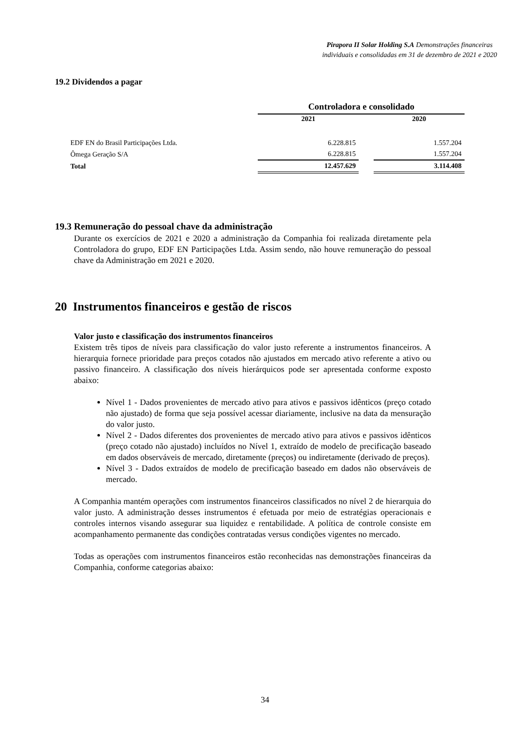Pirapora II Solar Holding S.A Demonstrações financeiras individuais e consolidadas em 31 de dezembro de 2021 e 2020
19.2 Dividendos a pagar
| | Controladora e consolidado | | |
| | 2021 | | 2020 |
| EDF EN do Brasil Participações Ltda. | 6.228.815 | | 1.557.204 |
| Ômega Geração S/A | 6.228.815 | | 1.557.204 |
| Total | 12.457.629 | | 3.114.408 |
19.3 Remuneração do pessoal chave da administração
Durante os exercícios de 2021 e 2020 a administração da Companhia foi realizada diretamente pela Controladora do grupo, EDF EN Participações Ltda. Assim sendo, não houve remuneração do pessoal chave da Administração em 2021 e 2020.
20 Instrumentos financeiros e gestão de riscos
Valor justo e classificação dos instrumentos financeiros
Existem três tipos de níveis para classificação do valor justo referente a instrumentos financeiros. A hierarquia fornece prioridade para preços cotados não ajustados em mercado ativo referente a ativo ou passivo financeiro. A classificação dos níveis hierárquicos pode ser apresentada conforme exposto abaixo:
Nível 1 - Dados provenientes de mercado ativo para ativos e passivos idênticos (preço cotado não ajustado) de forma que seja possível acessar diariamente, inclusive na data da mensuração do valor justo.
Nível 2 - Dados diferentes dos provenientes de mercado ativo para ativos e passivos idênticos (preço cotado não ajustado) incluídos no Nível 1, extraído de modelo de precificação baseado em dados observáveis de mercado, diretamente (preços) ou indiretamente (derivado de preços).
Nível 3 - Dados extraídos de modelo de precificação baseado em dados não observáveis de mercado.
A Companhia mantém operações com instrumentos financeiros classificados no nível 2 de hierarquia do valor justo. A administração desses instrumentos é efetuada por meio de estratégias operacionais e controles internos visando assegurar sua liquidez e rentabilidade. A política de controle consiste em acompanhamento permanente das condições contratadas versus condições vigentes no mercado.
Todas as operações com instrumentos financeiros estão reconhecidas nas demonstrações financeiras da Companhia, conforme categorias abaixo:
34